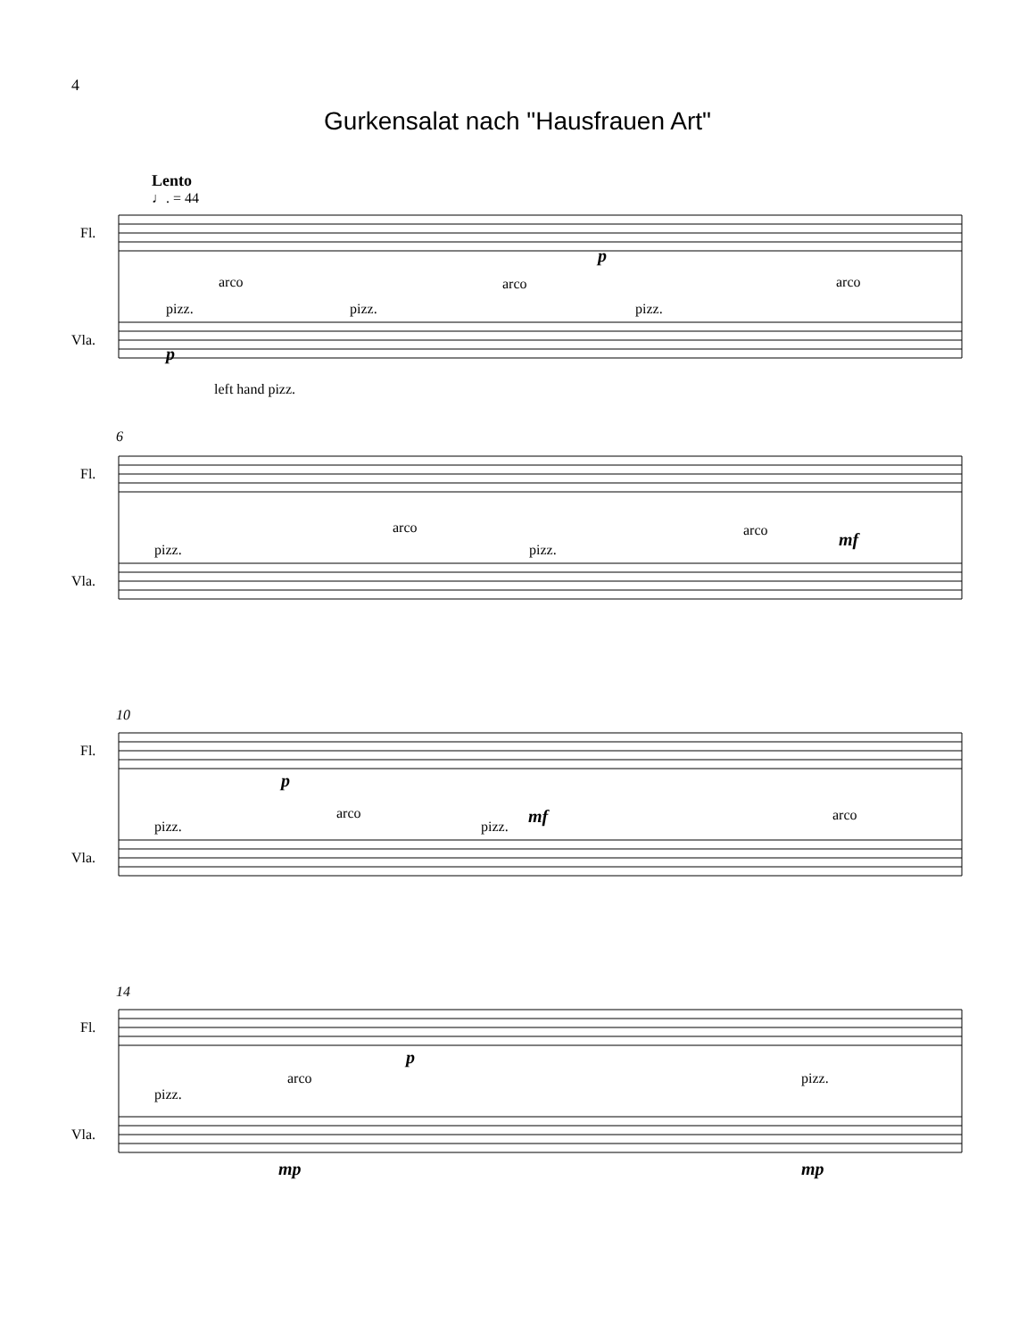4
Gurkensalat nach "Hausfrauen Art"
Lento
♩. = 44
Fl.
Vla.
Fl.
Vla.
Fl.
Vla.
Fl.
Vla.
pizz.
arco
pizz.
arco
pizz.
arco
left hand pizz.
6
pizz.
arco
pizz.
arco
10
pizz.
arco
pizz.
arco
14
pizz.
arco
pizz.
p
p
mf
p
mf
p
mp
mp